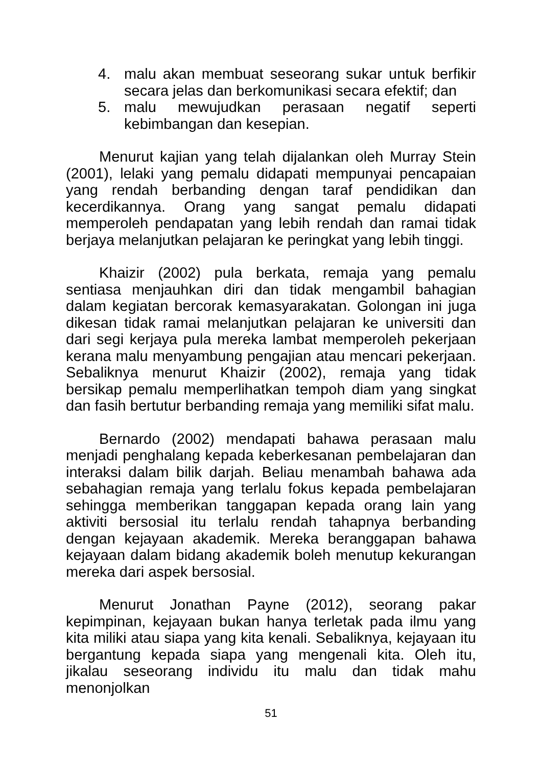4. malu akan membuat seseorang sukar untuk berfikir secara jelas dan berkomunikasi secara efektif; dan
5. malu mewujudkan perasaan negatif seperti kebimbangan dan kesepian.
Menurut kajian yang telah dijalankan oleh Murray Stein (2001), lelaki yang pemalu didapati mempunyai pencapaian yang rendah berbanding dengan taraf pendidikan dan kecerdikannya. Orang yang sangat pemalu didapati memperoleh pendapatan yang lebih rendah dan ramai tidak berjaya melanjutkan pelajaran ke peringkat yang lebih tinggi.
Khaizir (2002) pula berkata, remaja yang pemalu sentiasa menjauhkan diri dan tidak mengambil bahagian dalam kegiatan bercorak kemasyarakatan. Golongan ini juga dikesan tidak ramai melanjutkan pelajaran ke universiti dan dari segi kerjaya pula mereka lambat memperoleh pekerjaan kerana malu menyambung pengajian atau mencari pekerjaan. Sebaliknya menurut Khaizir (2002), remaja yang tidak bersikap pemalu memperlihatkan tempoh diam yang singkat dan fasih bertutur berbanding remaja yang memiliki sifat malu.
Bernardo (2002) mendapati bahawa perasaan malu menjadi penghalang kepada keberkesanan pembelajaran dan interaksi dalam bilik darjah. Beliau menambah bahawa ada sebahagian remaja yang terlalu fokus kepada pembelajaran sehingga memberikan tanggapan kepada orang lain yang aktiviti bersosial itu terlalu rendah tahapnya berbanding dengan kejayaan akademik. Mereka beranggapan bahawa kejayaan dalam bidang akademik boleh menutup kekurangan mereka dari aspek bersosial.
Menurut Jonathan Payne (2012), seorang pakar kepimpinan, kejayaan bukan hanya terletak pada ilmu yang kita miliki atau siapa yang kita kenali. Sebaliknya, kejayaan itu bergantung kepada siapa yang mengenali kita. Oleh itu, jikalau seseorang individu itu malu dan tidak mahu menonjolkan
51